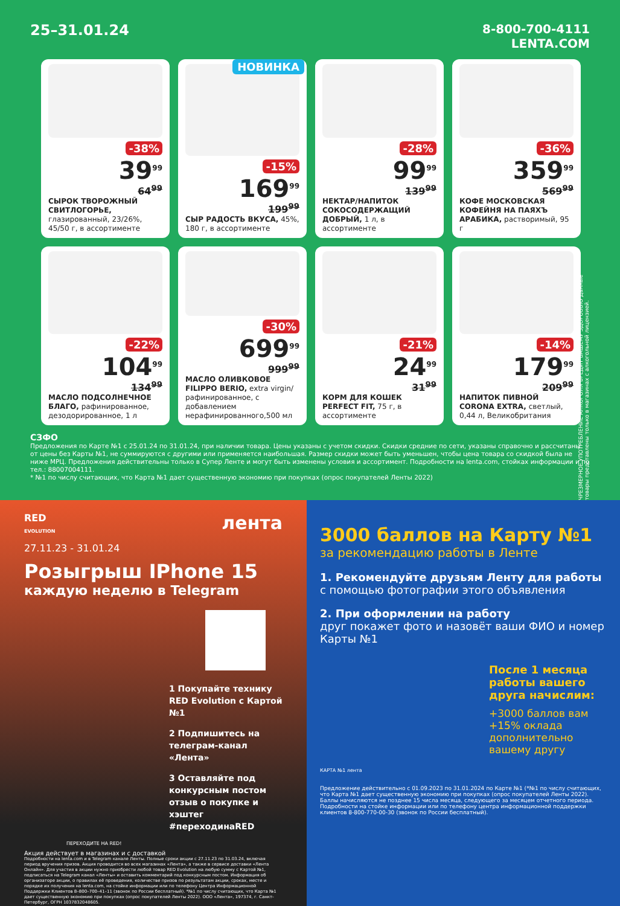25–31.01.24
8-800-700-4111
LENTA.COM
-38%
39<sup>99</sup>
64<sup>99</sup>
СЫРОК ТВОРОЖНЫЙ СВИТЛОГОРЬЕ, глазированный, 23/26%, 45/50 г, в ассортименте
НОВИНКА
-15%
169<sup>99</sup>
199<sup>99</sup>
СЫР РАДОСТЬ ВКУСА, 45%, 180 г, в ассортименте
-28%
99<sup>99</sup>
139<sup>99</sup>
НЕКТАР/НАПИТОК СОКОСОДЕРЖАЩИЙ ДОБРЫЙ, 1 л, в ассортименте
-36%
359<sup>99</sup>
569<sup>99</sup>
КОФЕ МОСКОВСКАЯ КОФЕЙНЯ НА ПАЯХЪ АРАБИКА, растворимый, 95 г
-22%
104<sup>99</sup>
134<sup>99</sup>
МАСЛО ПОДСОЛНЕЧНОЕ БЛАГО, рафинированное, дезодорированное, 1 л
-30%
699<sup>99</sup>
999<sup>99</sup>
МАСЛО ОЛИВКОВОЕ FILIPPO BERIO, extra virgin/ рафинированное, с добавлением нерафинированного,500 мл
-21%
24<sup>99</sup>
31<sup>99</sup>
КОРМ ДЛЯ КОШЕК PERFECT FIT, 75 г, в ассортименте
-14%
179<sup>99</sup>
209<sup>99</sup>
НАПИТОК ПИВНОЙ CORONA EXTRA, светлый, 0,44 л, Великобритания
ЧРЕЗМЕРНОЕ УПОТРЕБЛЕНИЕ АЛКОГОЛЯ ВРЕДИТ ВАШЕМУ ЗДОРОВЬЮ Данные товары представлены только в магазинах с алкогольной лицензией.
СЗФО
Предложения по Карте №1 с 25.01.24 по 31.01.24, при наличии товара. Цены указаны с учетом скидки. Скидки средние по сети, указаны справочно и рассчитаны от цены без Карты №1, не суммируются с другими или применяется наибольшая. Размер скидки может быть уменьшен, чтобы цена товара со скидкой была не ниже МРЦ. Предложения действительны только в Супер Ленте и могут быть изменены условия и ассортимент. Подробности на lenta.com, стойках информации и по тел.: 88007004111.
* №1 по числу считающих, что Карта №1 дает существенную экономию при покупках (опрос покупателей Ленты 2022)
RED
EVOLUTION лента
27.11.23 - 31.01.24
Розыгрыш IPhone 15
каждую неделю в Telegram
1 Покупайте технику RED Evolution с Картой №1
2 Подпишитесь на телеграм-канал «Лента»
3 Оставляйте под конкурсным постом отзыв о покупке и хэштег #переходинаRED
ПЕРЕХОДИТЕ НА RED!
Акция действует в магазинах и с доставкой
Подробности на lenta.com и в Telegram канале Ленты. Полные сроки акции с 27.11.23 по 31.03.24, включая период вручения призов. Акция проводится во всех магазинах «Лента», а также в сервисе доставки «Лента Онлайн». Для участия в акции нужно приобрести любой товар RED Evolution на любую сумму с Картой №1, подписаться на Telegram канал «Ленты» и оставить комментарий под конкурсным постом. Информация об организаторе акции, о правилах её проведения, количестве призов по результатам акции, сроках, месте и порядке их получения на lenta.com, на стойке информации или по телефону Центра Информационной Поддержки Клиентов 8–800–700–41–11 (звонок по России бесплатный). *№1 по числу считающих, что Карта №1 дает существенную экономию при покупках (опрос покупателей Ленты 2022). ООО «Лента», 197374, г. Санкт-Петербург, ОГРН 1037832048605.
3000 баллов на Карту №1
за рекомендацию работы в Ленте
1. Рекомендуйте друзьям Ленту для работы
с помощью фотографии этого объявления
2. При оформлении на работу
друг покажет фото и назовёт ваши ФИО и номер Карты №1
После 1 месяца работы вашего друга начислим:
+3000 баллов вам
+15% оклада дополнительно вашему другу
КАРТА №1 лента
Предложение действительно с 01.09.2023 по 31.01.2024 по Карте №1 (*№1 по числу считающих, что Карта №1 дает существенную экономию при покупках (опрос покупателей Ленты 2022). Баллы начисляются не позднее 15 числа месяца, следующего за месяцем отчетного периода. Подробности на стойке информации или по телефону центра информационной поддержки клиентов 8-800-770-00-30 (звонок по России бесплатный).